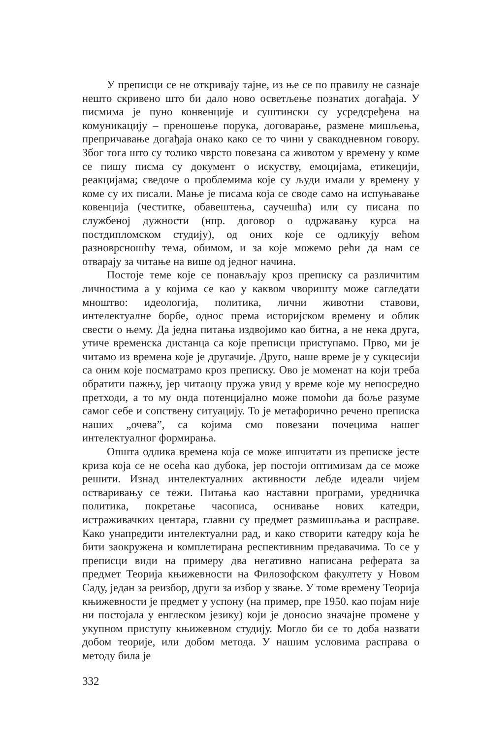У преписци се не откривају тајне, из ње се по правилу не сазнаје нешто скривено што би дало ново осветљење познатих догађаја. У писмима је пуно конвенције и суштински су усредсређена на комуникацију – преношење порука, договарање, размене мишљења, препричавање догађаја онако како се то чини у свакодневном говору. Због тога што су толико чврсто повезана са животом у времену у коме се пишу писма су документ о искуству, емоцијама, етикецији, реакцијама; сведоче о проблемима које су људи имали у времену у коме су их писали. Мање је писама која се своде само на испуњавање ковенција (честитке, обавештења, саучешћа) или су писана по службеној дужности (нпр. договор о одржавању курса на постдипломском студију), од оних које се одликују већом разноврсношћу тема, обимом, и за које можемо рећи да нам се отварају за читање на више од једног начина.
Постоје теме које се понављају кроз преписку са различитим личностима а у којима се као у каквом чворишту може сагледати мноштво: идеологија, политика, лични животни ставови, интелектуалне борбе, однос према историјском времену и облик свести о њему. Да једна питања издвојимо као битна, а не нека друга, утиче временска дистанца са које преписци приступамо. Прво, ми је читамо из времена које је другачије. Друго, наше време је у сукцесији са оним које посматрамо кроз преписку. Ово је моменат на који треба обратити пажњу, јер читаоцу пружа увид у време које му непосредно претходи, а то му онда потенцијално може помоћи да боље разуме самог себе и сопствену ситуацију. То је метафорично речено преписка наших „очева”, са којима смо повезани почецима нашег интелектуалног формирања.
Општа одлика времена која се може ишчитати из преписке јесте криза која се не осећа као дубока, јер постоји оптимизам да се може решити. Изнад интелектуалних активности лебде идеали чијем остваривању се тежи. Питања као наставни програми, уредничка политика, покретање часописа, оснивање нових катедри, истраживачких центара, главни су предмет размишљања и расправе. Како унапредити интелектуални рад, и како створити катедру која ће бити заокружена и комплетирана респективним предавачима. То се у преписци види на примеру два негативно написана реферата за предмет Теорија књижевности на Филозофском факултету у Новом Саду, један за реизбор, други за избор у звање. У томе времену Теорија књижевности је предмет у успону (на пример, пре 1950. као појам није ни постојала у енглеском језику) који је доносио значајне промене у укупном приступу књижевном студију. Могло би се то доба назвати добом теорије, или добом метода. У нашим условима расправа о методу била је
332